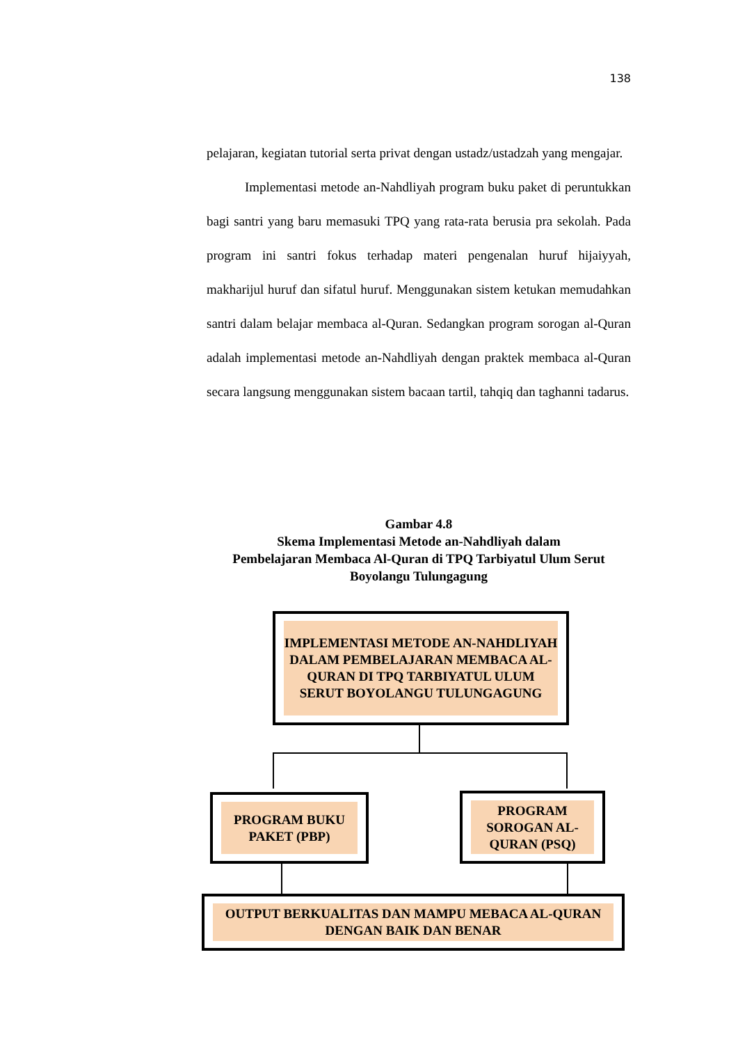138
pelajaran, kegiatan tutorial serta privat dengan ustadz/ustadzah yang mengajar.
Implementasi metode an-Nahdliyah program buku paket di peruntukkan bagi santri yang baru memasuki TPQ yang rata-rata berusia pra sekolah. Pada program ini santri fokus terhadap materi pengenalan huruf hijaiyyah, makharijul huruf dan sifatul huruf. Menggunakan sistem ketukan memudahkan santri dalam belajar membaca al-Quran. Sedangkan program sorogan al-Quran adalah implementasi metode an-Nahdliyah dengan praktek membaca al-Quran secara langsung menggunakan sistem bacaan tartil, tahqiq dan taghanni tadarus.
Gambar 4.8
Skema Implementasi Metode an-Nahdliyah dalam
Pembelajaran Membaca Al-Quran di TPQ Tarbiyatul Ulum Serut
Boyolangu Tulungagung
IMPLEMENTASI METODE AN-NAHDLIYAH DALAM PEMBELAJARAN MEMBACA AL-QURAN DI TPQ TARBIYATUL ULUM SERUT BOYOLANGU TULUNGAGUNG
PROGRAM BUKU PAKET (PBP)
PROGRAM SOROGAN AL-QURAN (PSQ)
OUTPUT BERKUALITAS DAN MAMPU MEBACA AL-QURAN DENGAN BAIK DAN BENAR